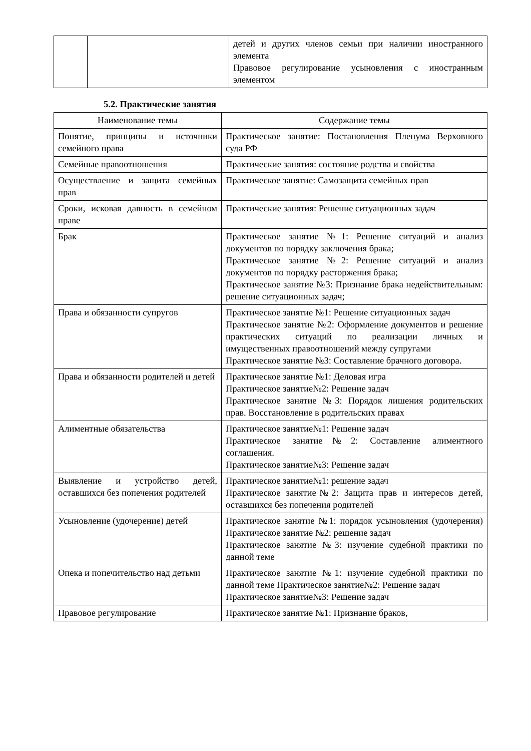| | | детей и других членов семьи при наличии иностранного элемента Правовое регулирование усыновления с иностранным элементом |
5.2. Практические занятия
| Наименование темы | Содержание темы |
| --- | --- |
| Понятие, принципы и источники семейного права | Практическое занятие: Постановления Пленума Верховного суда РФ |
| Семейные правоотношения | Практические занятия: состояние родства и свойства |
| Осуществление и защита семейных прав | Практическое занятие: Самозащита семейных прав |
| Сроки, исковая давность в семейном праве | Практические занятия: Решение ситуационных задач |
| Брак | Практическое занятие №1: Решение ситуаций и анализ документов по порядку заключения брака; Практическое занятие №2: Решение ситуаций и анализ документов по порядку расторжения брака; Практическое занятие №3: Признание брака недействительным: решение ситуационных задач; |
| Права и обязанности супругов | Практическое занятие №1: Решение ситуационных задач Практическое занятие №2: Оформление документов и решение практических ситуаций по реализации личных и имущественных правоотношений между супругами Практическое занятие №3: Составление брачного договора. |
| Права и обязанности родителей и детей | Практическое занятие №1: Деловая игра Практическое занятие№2: Решение задач Практическое занятие №3: Порядок лишения родительских прав. Восстановление в родительских правах |
| Алиментные обязательства | Практическое занятие№1: Решение задач Практическое занятие№2: Составление алиментного соглашения. Практическое занятие№3: Решение задач |
| Выявление и устройство детей, оставшихся без попечения родителей | Практическое занятие№1: решение задач Практическое занятие№2: Защита прав и интересов детей, оставшихся без попечения родителей |
| Усыновление (удочерение) детей | Практическое занятие №1: порядок усыновления (удочерения) Практическое занятие №2: решение задач Практическое занятие №3: изучение судебной практики по данной теме |
| Опека и попечительство над детьми | Практическое занятие №1: изучение судебной практики по данной теме Практическое занятие№2: Решение задач Практическое занятие№3: Решение задач |
| Правовое регулирование | Практическое занятие №1: Признание браков, |